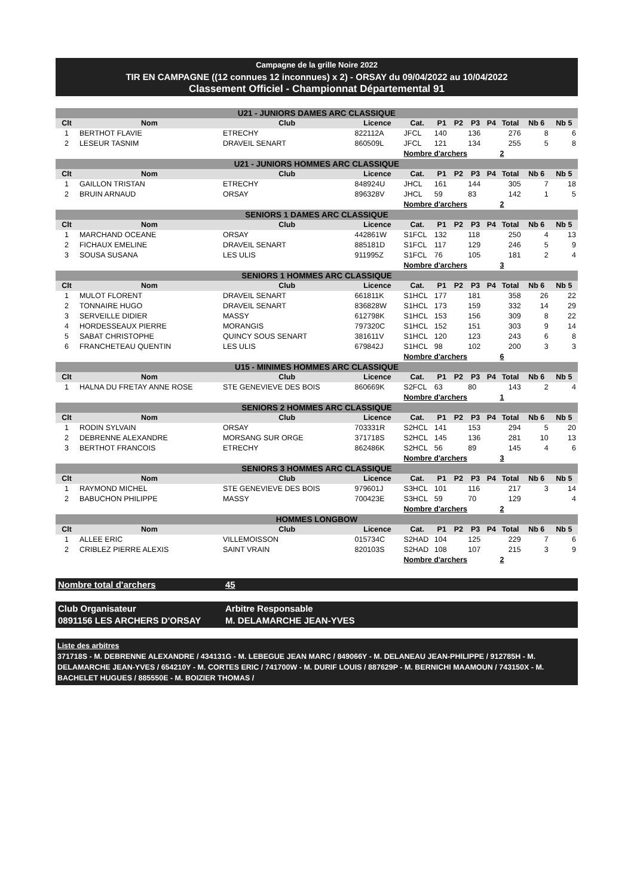Campagne de la grille Noire 2022
TIR EN CAMPAGNE ((12 connues 12 inconnues) x 2) - ORSAY du 09/04/2022 au 10/04/2022
Classement Officiel - Championnat Départemental 91
| U21 - JUNIORS DAMES ARC CLASSIQUE | | | | | | | | | | | |
| Clt | Nom | Club | Licence | Cat. | P1 | P2 | P3 | P4 | Total | Nb 6 | Nb 5 |
| 1 | BERTHOT FLAVIE | ETRECHY | 822112A | JFCL | 140 | | 136 | | 276 | 8 | 6 |
| 2 | LESEUR TASNIM | DRAVEIL SENART | 860509L | JFCL | 121 | | 134 | | 255 | 5 | 8 |
| | | | | Nombre d'archers | | | | | 2 | | |
| U21 - JUNIORS HOMMES ARC CLASSIQUE | | | | | | | | | | | |
| Clt | Nom | Club | Licence | Cat. | P1 | P2 | P3 | P4 | Total | Nb 6 | Nb 5 |
| 1 | GAILLON TRISTAN | ETRECHY | 848924U | JHCL | 161 | | 144 | | 305 | 7 | 18 |
| 2 | BRUIN ARNAUD | ORSAY | 896328V | JHCL | 59 | | 83 | | 142 | 1 | 5 |
| | | | | Nombre d'archers | | | | | 2 | | |
| SENIORS 1 DAMES ARC CLASSIQUE | | | | | | | | | | | |
| Clt | Nom | Club | Licence | Cat. | P1 | P2 | P3 | P4 | Total | Nb 6 | Nb 5 |
| 1 | MARCHAND OCEANE | ORSAY | 442861W | S1FCL | 132 | | 118 | | 250 | 4 | 13 |
| 2 | FICHAUX EMELINE | DRAVEIL SENART | 885181D | S1FCL | 117 | | 129 | | 246 | 5 | 9 |
| 3 | SOUSA SUSANA | LES ULIS | 911995Z | S1FCL | 76 | | 105 | | 181 | 2 | 4 |
| | | | | Nombre d'archers | | | | | 3 | | |
| SENIORS 1 HOMMES ARC CLASSIQUE | | | | | | | | | | | |
| Clt | Nom | Club | Licence | Cat. | P1 | P2 | P3 | P4 | Total | Nb 6 | Nb 5 |
| 1 | MULOT FLORENT | DRAVEIL SENART | 661811K | S1HCL | 177 | | 181 | | 358 | 26 | 22 |
| 2 | TONNAIRE HUGO | DRAVEIL SENART | 836828W | S1HCL | 173 | | 159 | | 332 | 14 | 29 |
| 3 | SERVEILLE DIDIER | MASSY | 612798K | S1HCL | 153 | | 156 | | 309 | 8 | 22 |
| 4 | HORDESSEAUX PIERRE | MORANGIS | 797320C | S1HCL | 152 | | 151 | | 303 | 9 | 14 |
| 5 | SABAT CHRISTOPHE | QUINCY SOUS SENART | 381611V | S1HCL | 120 | | 123 | | 243 | 6 | 8 |
| 6 | FRANCHETEAU QUENTIN | LES ULIS | 679842J | S1HCL | 98 | | 102 | | 200 | 3 | 3 |
| | | | | Nombre d'archers | | | | | 6 | | |
| U15 - MINIMES HOMMES ARC CLASSIQUE | | | | | | | | | | | |
| Clt | Nom | Club | Licence | Cat. | P1 | P2 | P3 | P4 | Total | Nb 6 | Nb 5 |
| 1 | HALNA DU FRETAY ANNE ROSE | STE GENEVIEVE DES BOIS | 860669K | S2FCL | 63 | | 80 | | 143 | 2 | 4 |
| | | | | Nombre d'archers | | | | | 1 | | |
| SENIORS 2 HOMMES ARC CLASSIQUE | | | | | | | | | | | |
| Clt | Nom | Club | Licence | Cat. | P1 | P2 | P3 | P4 | Total | Nb 6 | Nb 5 |
| 1 | RODIN SYLVAIN | ORSAY | 703331R | S2HCL | 141 | | 153 | | 294 | 5 | 20 |
| 2 | DEBRENNE ALEXANDRE | MORSANG SUR ORGE | 371718S | S2HCL | 145 | | 136 | | 281 | 10 | 13 |
| 3 | BERTHOT FRANCOIS | ETRECHY | 862486K | S2HCL | 56 | | 89 | | 145 | 4 | 6 |
| | | | | Nombre d'archers | | | | | 3 | | |
| SENIORS 3 HOMMES ARC CLASSIQUE | | | | | | | | | | | |
| Clt | Nom | Club | Licence | Cat. | P1 | P2 | P3 | P4 | Total | Nb 6 | Nb 5 |
| 1 | RAYMOND MICHEL | STE GENEVIEVE DES BOIS | 979601J | S3HCL | 101 | | 116 | | 217 | 3 | 14 |
| 2 | BABUCHON PHILIPPE | MASSY | 700423E | S3HCL | 59 | | 70 | | 129 | | 4 |
| | | | | Nombre d'archers | | | | | 2 | | |
| HOMMES LONGBOW | | | | | | | | | | | |
| Clt | Nom | Club | Licence | Cat. | P1 | P2 | P3 | P4 | Total | Nb 6 | Nb 5 |
| 1 | ALLEE ERIC | VILLEMOISSON | 015734C | S2HAD | 104 | | 125 | | 229 | 7 | 6 |
| 2 | CRIBLEZ PIERRE ALEXIS | SAINT VRAIN | 820103S | S2HAD | 108 | | 107 | | 215 | 3 | 9 |
| | | | | Nombre d'archers | | | | | 2 | | |
Nombre total d'archers 45
Club Organisateur
0891156 LES ARCHERS D'ORSAY
Arbitre Responsable
M. DELAMARCHE JEAN-YVES
Liste des arbitres
371718S - M. DEBRENNE ALEXANDRE / 434131G - M. LEBEGUE JEAN MARC / 849066Y - M. DELANEAU JEAN-PHILIPPE / 912785H - M. DELAMARCHE JEAN-YVES / 654210Y - M. CORTES ERIC / 741700W - M. DURIF LOUIS / 887629P - M. BERNICHI MAAMOUN / 743150X - M. BACHELET HUGUES / 885550E - M. BOIZIER THOMAS /